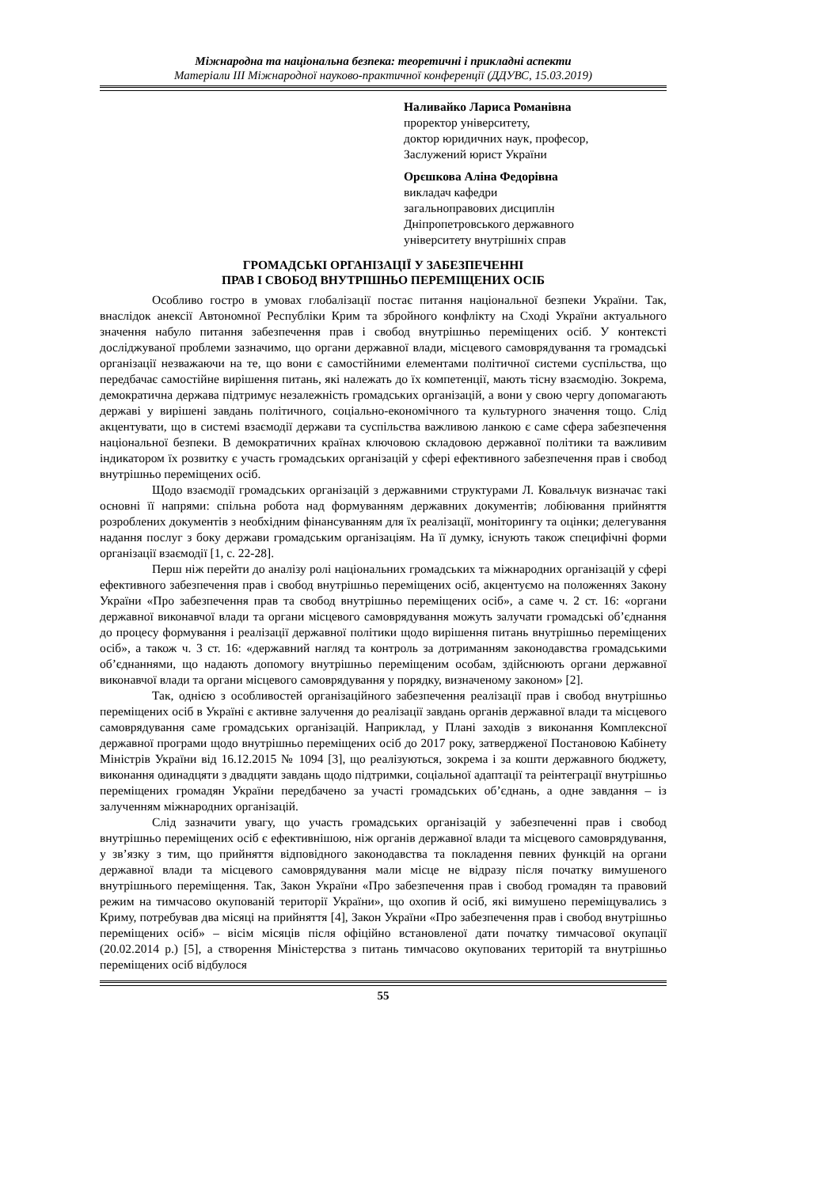Міжнародна та національна безпека: теоретичні і прикладні аспекти
Матеріали ІІІ Міжнародної науково-практичної конференції (ДДУВС, 15.03.2019)
Наливайко Лариса Романівна
проректор університету,
доктор юридичних наук, професор,
Заслужений юрист України
Орєшкова Аліна Федорівна
викладач кафедри
загальноправових дисциплін
Дніпропетровського державного
університету внутрішніх справ
ГРОМАДСЬКІ ОРГАНІЗАЦІЇ У ЗАБЕЗПЕЧЕННІ
ПРАВ І СВОБОД ВНУТРІШНЬО ПЕРЕМІЩЕНИХ ОСІБ
Особливо гостро в умовах глобалізації постає питання національної безпеки України. Так, внаслідок анексії Автономної Республіки Крим та збройного конфлікту на Сході України актуального значення набуло питання забезпечення прав і свобод внутрішньо переміщених осіб. У контексті досліджуваної проблеми зазначимо, що органи державної влади, місцевого самоврядування та громадські організації незважаючи на те, що вони є самостійними елементами політичної системи суспільства, що передбачає самостійне вирішення питань, які належать до їх компетенції, мають тісну взаємодію. Зокрема, демократична держава підтримує незалежність громадських організацій, а вони у свою чергу допомагають державі у вирішені завдань політичного, соціально-економічного та культурного значення тощо. Слід акцентувати, що в системі взаємодії держави та суспільства важливою ланкою є саме сфера забезпечення національної безпеки. В демократичних країнах ключовою складовою державної політики та важливим індикатором їх розвитку є участь громадських організацій у сфері ефективного забезпечення прав і свобод внутрішньо переміщених осіб.
Щодо взаємодії громадських організацій з державними структурами Л. Ковальчук визначає такі основні її напрями: спільна робота над формуванням державних документів; лобіювання прийняття розроблених документів з необхідним фінансуванням для їх реалізації, моніторингу та оцінки; делегування надання послуг з боку держави громадським організаціям. На її думку, існують також специфічні форми організації взаємодії [1, с. 22-28].
Перш ніж перейти до аналізу ролі національних громадських та міжнародних організацій у сфері ефективного забезпечення прав і свобод внутрішньо переміщених осіб, акцентуємо на положеннях Закону України «Про забезпечення прав та свобод внутрішньо переміщених осіб», а саме ч. 2 ст. 16: «органи державної виконавчої влади та органи місцевого самоврядування можуть залучати громадські об’єднання до процесу формування і реалізації державної політики щодо вирішення питань внутрішньо переміщених осіб», а також ч. 3 ст. 16: «державний нагляд та контроль за дотриманням законодавства громадськими об’єднаннями, що надають допомогу внутрішньо переміщеним особам, здійснюють органи державної виконавчої влади та органи місцевого самоврядування у порядку, визначеному законом» [2].
Так, однією з особливостей організаційного забезпечення реалізації прав і свобод внутрішньо переміщених осіб в Україні є активне залучення до реалізації завдань органів державної влади та місцевого самоврядування саме громадських організацій. Наприклад, у Плані заходів з виконання Комплексної державної програми щодо внутрішньо переміщених осіб до 2017 року, затвердженої Постановою Кабінету Міністрів України від 16.12.2015 № 1094 [3], що реалізуються, зокрема і за кошти державного бюджету, виконання одинадцяти з двадцяти завдань щодо підтримки, соціальної адаптації та реінтеграції внутрішньо переміщених громадян України передбачено за участі громадських об’єднань, а одне завдання – із залученням міжнародних організацій.
Слід зазначити увагу, що участь громадських організацій у забезпеченні прав і свобод внутрішньо переміщених осіб є ефективнішою, ніж органів державної влади та місцевого самоврядування, у зв’язку з тим, що прийняття відповідного законодавства та покладення певних функцій на органи державної влади та місцевого самоврядування мали місце не відразу після початку вимушеного внутрішнього переміщення. Так, Закон України «Про забезпечення прав і свобод громадян та правовий режим на тимчасово окупованій території України», що охопив й осіб, які вимушено переміщувались з Криму, потребував два місяці на прийняття [4], Закон України «Про забезпечення прав і свобод внутрішньо переміщених осіб» – вісім місяців після офіційно встановленої дати початку тимчасової окупації (20.02.2014 р.) [5], а створення Міністерства з питань тимчасово окупованих територій та внутрішньо переміщених осіб відбулося
55